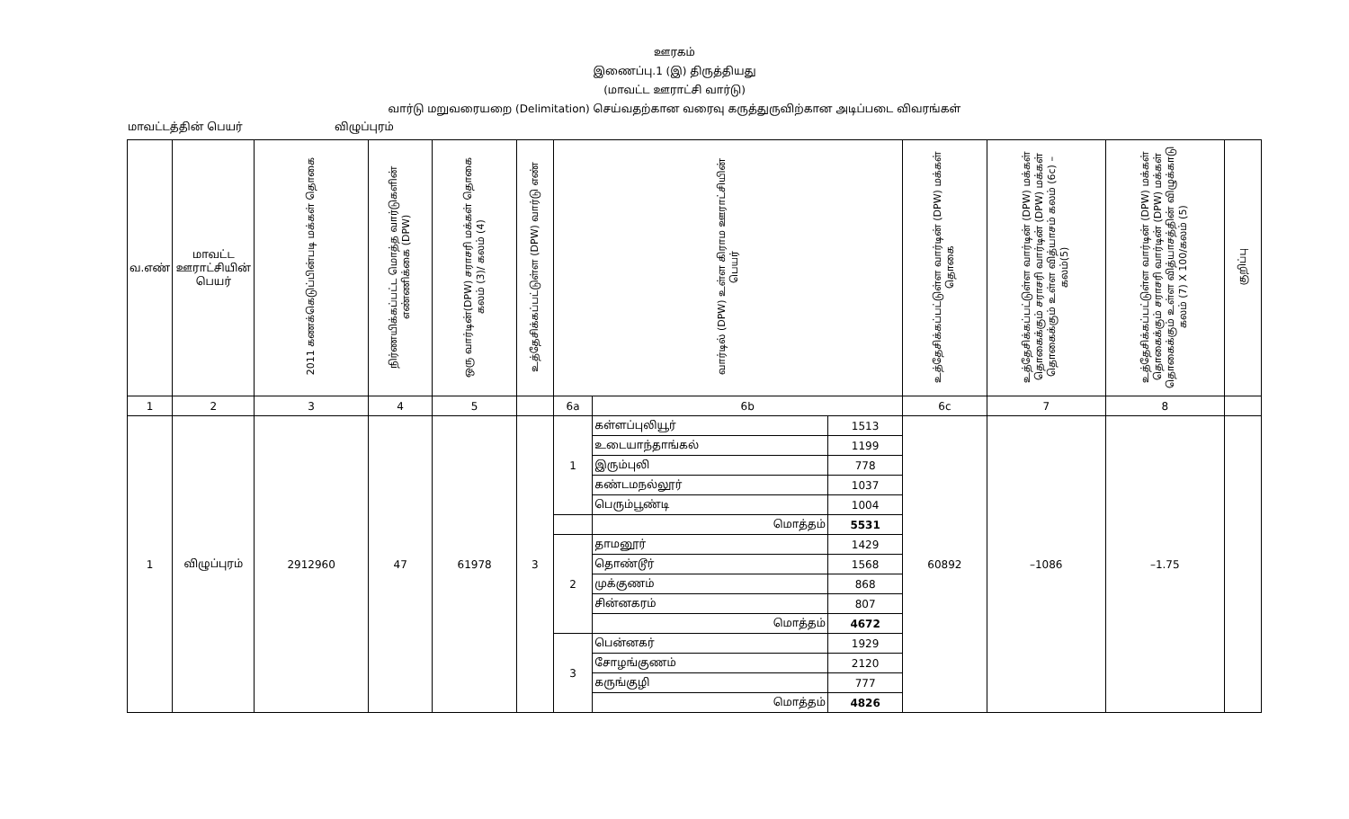ஊரகம்
இணைப்பு.1 (இ) திருத்தியது
(மாவட்ட ஊராட்சி வார்டு)
வார்டு மறுவரையறை (Delimitation) செய்வதற்கான வரைவு கருத்துருவிற்கான அடிப்படை விவரங்கள்
மாவட்டத்தின் பெயர் விழுப்புரம்
| வ.எண் | மாவட்ட ஊராட்சியின் பெயர் | 2011 கணக்கெடுப்பின்படி மக்கள் தொகை | நிர்ணயிக்கப்பட்ட மொத்த வார்டுகளின் எண்ணிக்கை (DPW) | ஒரு வார்டின்(DPW) சராசரி மக்கள் தொகை கலம் (3)/ கலம் (4) | உத்தேசிக்கப்பட்டுள்ள (DPW) வார்டு எண் | வார்டில் (DPW) உள்ள கிராம ஊராட்சியின் பெயர் | | | உத்தேசிக்கப்பட்டுள்ள வார்டின் (DPW) மக்கள் தொகை | உத்தேசிக்கப்பட்டுள்ள வார்டின் (DPW) மக்கள் தொகைக்கும் சராசரி வார்டின் (DPW) மக்கள் தொகைக்கும் உள்ள வித்யாசம் கலம் (6c) –கலம்(5) | உத்தேசிக்கப்பட்டுள்ள வார்டின் (DPW) மக்கள் தொகைக்கும் சராசரி வார்டின் (DPW) மக்கள் தொகைக்கும் உள்ள வித்யாசத்தின் விழுக்காடு கலம் (7) X 100/கலம் (5) | குறிப்பு |
| --- | --- | --- | --- | --- | --- | --- | --- | --- | --- | --- | --- | --- |
| 1 | 2 | 3 | 4 | 5 | | 6a | 6b | | 6c | 7 | 8 | |
| 1 | விழுப்புரம் | 2912960 | 47 | 61978 | 3 | 1 | கள்ளப்புலியூர் | 1513 | 60892 | –1086 | –1.75 | |
| | | | | | | | உடையாந்தாங்கல் | 1199 | | | | |
| | | | | | | | இரும்புலி | 778 | | | | |
| | | | | | | | கண்டமநல்லூர் | 1037 | | | | |
| | | | | | | | பெரும்பூண்டி | 1004 | | | | |
| | | | | | | | மொத்தம் | 5531 | | | | |
| | | | | | | 2 | தாமனூர் | 1429 | | | | |
| | | | | | | | தொண்டூர் | 1568 | | | | |
| | | | | | | | முக்குணம் | 868 | | | | |
| | | | | | | | சின்னகரம் | 807 | | | | |
| | | | | | | | மொத்தம் | 4672 | | | | |
| | | | | | | 3 | பென்னகர் | 1929 | | | | |
| | | | | | | | சோழங்குணம் | 2120 | | | | |
| | | | | | | | கருங்குழி | 777 | | | | |
| | | | | | | | மொத்தம் | 4826 | | | | |